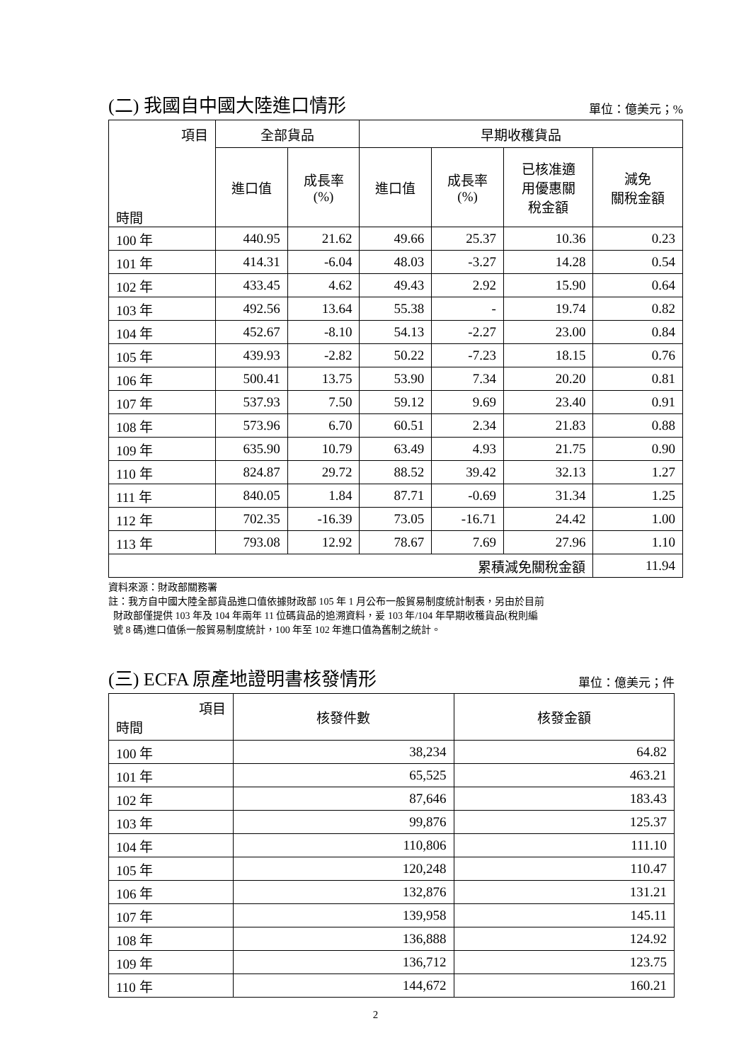(二) 我國自中國大陸進口情形 單位：億美元；%
| 項目 時間 | 全部貨品 | | 早期收穫貨品 | | | |
| --- | --- | --- | --- | --- | --- | --- |
| | 進口值 | 成長率 (%) | 進口值 | 成長率 (%) | 已核准適 用優惠關 稅金額 | 減免 關稅金額 |
| 100 年 | 440.95 | 21.62 | 49.66 | 25.37 | 10.36 | 0.23 |
| 101 年 | 414.31 | -6.04 | 48.03 | -3.27 | 14.28 | 0.54 |
| 102 年 | 433.45 | 4.62 | 49.43 | 2.92 | 15.90 | 0.64 |
| 103 年 | 492.56 | 13.64 | 55.38 | - | 19.74 | 0.82 |
| 104 年 | 452.67 | -8.10 | 54.13 | -2.27 | 23.00 | 0.84 |
| 105 年 | 439.93 | -2.82 | 50.22 | -7.23 | 18.15 | 0.76 |
| 106 年 | 500.41 | 13.75 | 53.90 | 7.34 | 20.20 | 0.81 |
| 107 年 | 537.93 | 7.50 | 59.12 | 9.69 | 23.40 | 0.91 |
| 108 年 | 573.96 | 6.70 | 60.51 | 2.34 | 21.83 | 0.88 |
| 109 年 | 635.90 | 10.79 | 63.49 | 4.93 | 21.75 | 0.90 |
| 110 年 | 824.87 | 29.72 | 88.52 | 39.42 | 32.13 | 1.27 |
| 111 年 | 840.05 | 1.84 | 87.71 | -0.69 | 31.34 | 1.25 |
| 112 年 | 702.35 | -16.39 | 73.05 | -16.71 | 24.42 | 1.00 |
| 113 年 | 793.08 | 12.92 | 78.67 | 7.69 | 27.96 | 1.10 |
| 累積減免關稅金額 | | | | | | 11.94 |
資料來源：財政部關務署
註：我方自中國大陸全部貨品進口值依據財政部 105 年 1 月公布一般貿易制度統計制表，另由於目前
財政部僅提供 103 年及 104 年兩年 11 位碼貨品的追溯資料，爰 103 年/104 年早期收穫貨品(稅則編
號 8 碼)進口值係一般貿易制度統計，100 年至 102 年進口值為舊制之統計。
(三) ECFA 原產地證明書核發情形 單位：億美元；件
| 項目 時間 | 核發件數 | 核發金額 |
| --- | --- | --- |
| 100 年 | 38,234 | 64.82 |
| 101 年 | 65,525 | 463.21 |
| 102 年 | 87,646 | 183.43 |
| 103 年 | 99,876 | 125.37 |
| 104 年 | 110,806 | 111.10 |
| 105 年 | 120,248 | 110.47 |
| 106 年 | 132,876 | 131.21 |
| 107 年 | 139,958 | 145.11 |
| 108 年 | 136,888 | 124.92 |
| 109 年 | 136,712 | 123.75 |
| 110 年 | 144,672 | 160.21 |
2